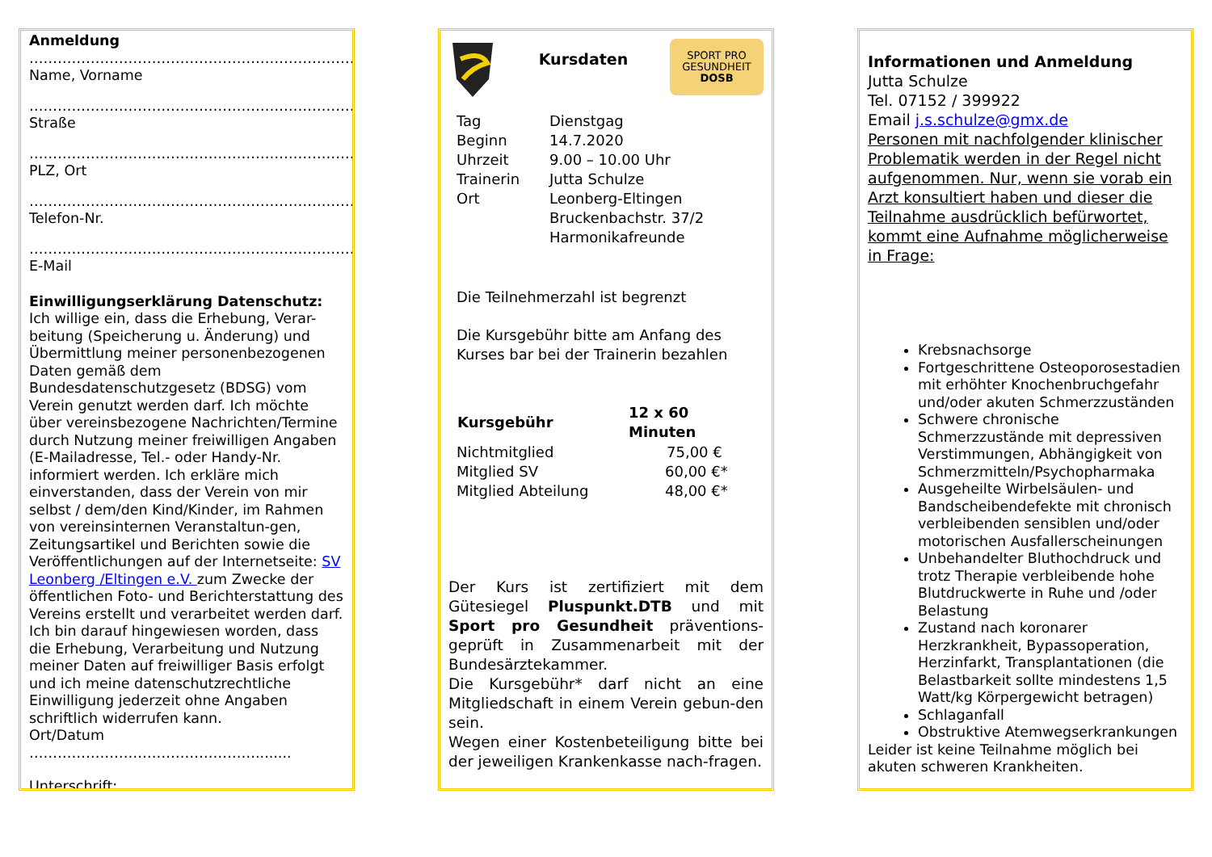Anmeldung
……………………………………………………………
Name, Vorname
……………………………………………………………
Straße
……………………………………………………………
PLZ, Ort
……………………………………………………………
Telefon-Nr.
……………………………………………………………
E-Mail
Einwilligungserklärung Datenschutz:
Ich willige ein, dass die Erhebung, Verar-beitung (Speicherung u. Änderung) und Übermittlung meiner personenbezogenen Daten gemäß dem Bundesdatenschutzgesetz (BDSG) vom Verein genutzt werden darf. Ich möchte über vereinsbezogene Nachrichten/Termine durch Nutzung meiner freiwilligen Angaben (E-Mailadresse, Tel.- oder Handy-Nr. informiert werden. Ich erkläre mich einverstanden, dass der Verein von mir selbst / dem/den Kind/Kinder, im Rahmen von vereinsinternen Veranstaltun-gen, Zeitungsartikel und Berichten sowie die Veröffentlichungen auf der Internetseite: SV Leonberg /Eltingen e.V. zum Zwecke der öffentlichen Foto- und Berichterstattung des Vereins erstellt und verarbeitet werden darf. Ich bin darauf hingewiesen worden, dass die Erhebung, Verarbeitung und Nutzung meiner Daten auf freiwilliger Basis erfolgt und ich meine datenschutzrechtliche Einwilligung jederzeit ohne Angaben schriftlich widerrufen kann.
Ort/Datum …………………………………………........
Unterschrift: ………………………………………..
Kursdaten
SPORT PRO
GESUNDHEIT
DOSB
| Tag | Dienstgag |
| Beginn | 14.7.2020 |
| Uhrzeit | 9.00 – 10.00 Uhr |
| Trainerin | Jutta Schulze |
| Ort | Leonberg-Eltingen Bruckenbachstr. 37/2 Harmonikafreunde |
Die Teilnehmerzahl ist begrenzt
Die Kursgebühr bitte am Anfang des Kurses bar bei der Trainerin bezahlen
| Kursgebühr | 12 x 60 Minuten |
| --- | --- |
| Nichtmitglied | 75,00 € |
| Mitglied SV | 60,00 €* |
| Mitglied Abteilung | 48,00 €* |
Der Kurs ist zertifiziert mit dem Gütesiegel Pluspunkt.DTB und mit Sport pro Gesundheit präventions-geprüft in Zusammenarbeit mit der Bundesärztekammer.
Die Kursgebühr* darf nicht an eine Mitgliedschaft in einem Verein gebun-den sein.
Wegen einer Kostenbeteiligung bitte bei der jeweiligen Krankenkasse nach-fragen.
Informationen und Anmeldung
Jutta Schulze
Tel. 07152 / 399922
Email j.s.schulze@gmx.de
Personen mit nachfolgender klinischer Problematik werden in der Regel nicht aufgenommen. Nur, wenn sie vorab ein Arzt konsultiert haben und dieser die Teilnahme ausdrücklich befürwortet, kommt eine Aufnahme möglicherweise in Frage:
Krebsnachsorge
Fortgeschrittene Osteoporosestadien mit erhöhter Knochenbruchgefahr und/oder akuten Schmerzzuständen
Schwere chronische Schmerzzustände mit depressiven Verstimmungen, Abhängigkeit von Schmerzmitteln/Psychopharmaka
Ausgeheilte Wirbelsäulen- und Bandscheibendefekte mit chronisch verbleibenden sensiblen und/oder motorischen Ausfallerscheinungen
Unbehandelter Bluthochdruck und trotz Therapie verbleibende hohe Blutdruckwerte in Ruhe und /oder Belastung
Zustand nach koronarer Herzkrankheit, Bypassoperation, Herzinfarkt, Transplantationen (die Belastbarkeit sollte mindestens 1,5 Watt/kg Körpergewicht betragen)
Schlaganfall
Obstruktive Atemwegserkrankungen
Leider ist keine Teilnahme möglich bei akuten schweren Krankheiten.